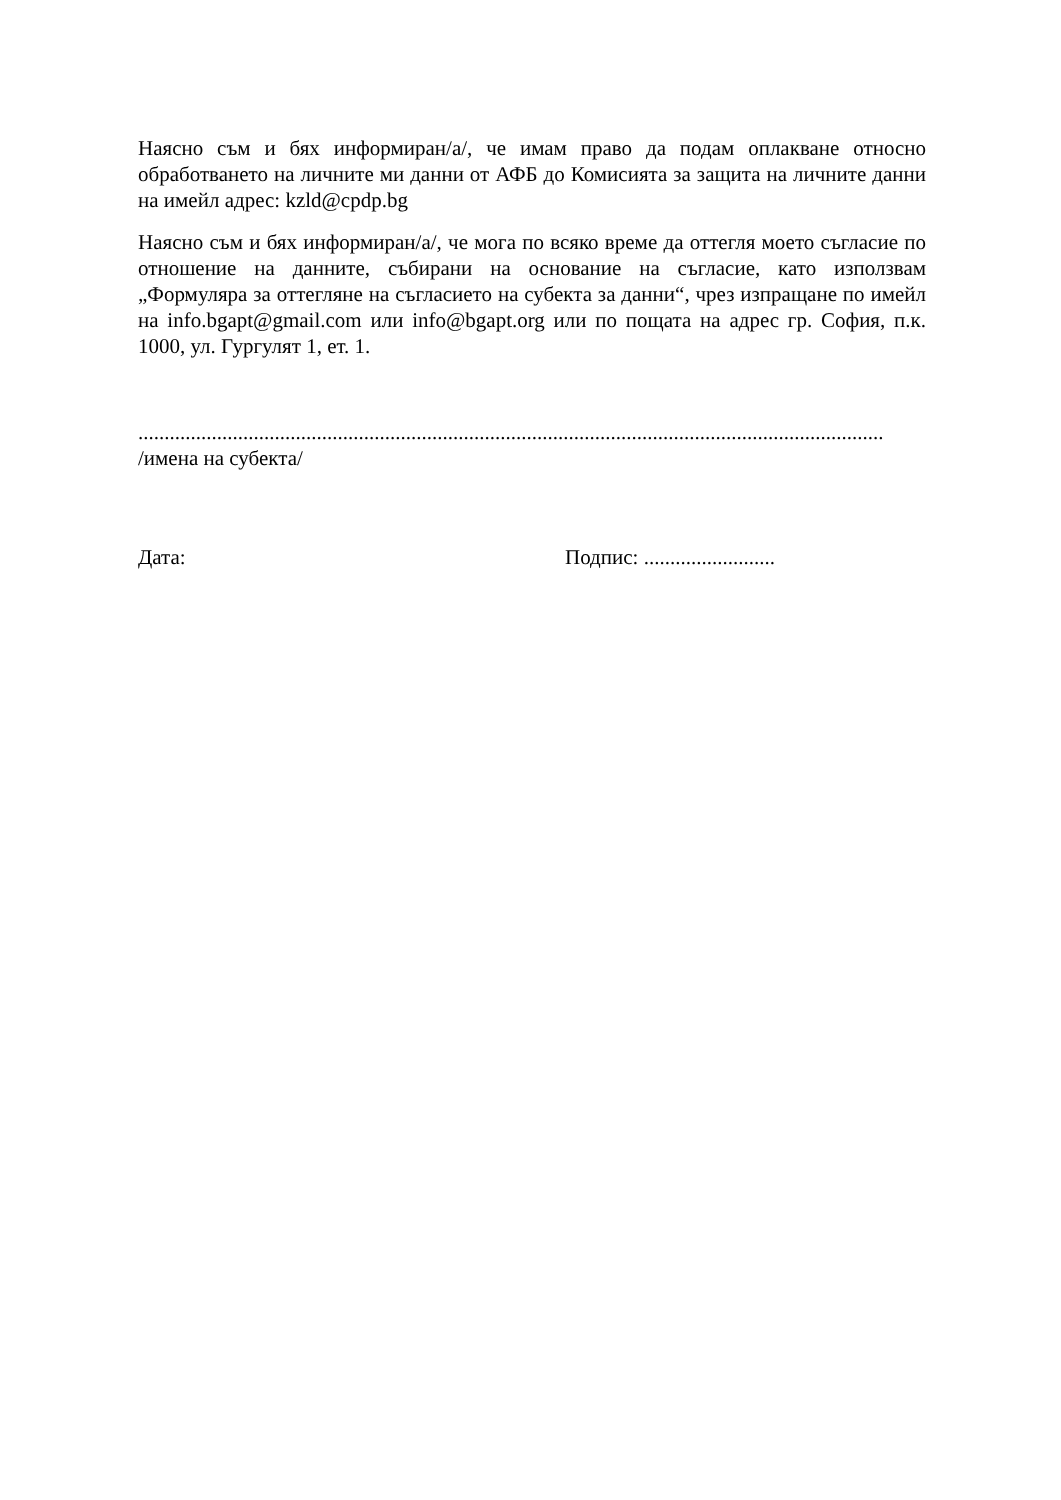Наясно съм и бях информиран/а/, че имам право да подам оплакване относно обработването на личните ми данни от АФБ до Комисията за защита на личните данни на имейл адрес: kzld@cpdp.bg
Наясно съм и бях информиран/а/, че мога по всяко време да оттегля моето съгласие по отношение на данните, събирани на основание на съгласие, като използвам „Формуляра за оттегляне на съгласието на субекта за данни“, чрез изпращане по имейл на info.bgapt@gmail.com или info@bgapt.org или по пощата на адрес гр. София, п.к. 1000, ул. Гургулят 1, ет. 1.
..............................................................................................................................................
/имена на субекта/
Дата: Подпис: .........................